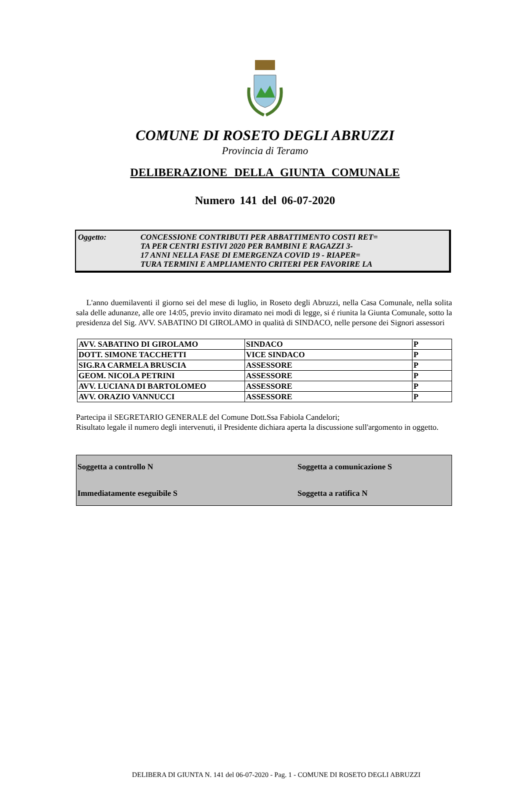COMUNE DI ROSETO DEGLI ABRUZZI
Provincia di Teramo
DELIBERAZIONE DELLA GIUNTA COMUNALE
Numero 141 del 06-07-2020
Oggetto: CONCESSIONE CONTRIBUTI PER ABBATTIMENTO COSTI RET=
TA PER CENTRI ESTIVI 2020 PER BAMBINI E RAGAZZI 3-
17 ANNI NELLA FASE DI EMERGENZA COVID 19 - RIAPER=
TURA TERMINI E AMPLIAMENTO CRITERI PER FAVORIRE LA
L'anno duemilaventi il giorno sei del mese di luglio, in Roseto degli Abruzzi, nella Casa Comunale, nella solita sala delle adunanze, alle ore 14:05, previo invito diramato nei modi di legge, si é riunita la Giunta Comunale, sotto la presidenza del Sig. AVV. SABATINO DI GIROLAMO in qualità di SINDACO, nelle persone dei Signori assessori
| AVV. SABATINO DI GIROLAMO | SINDACO | P |
| DOTT. SIMONE TACCHETTI | VICE SINDACO | P |
| SIG.RA CARMELA BRUSCIA | ASSESSORE | P |
| GEOM. NICOLA PETRINI | ASSESSORE | P |
| AVV. LUCIANA DI BARTOLOMEO | ASSESSORE | P |
| AVV. ORAZIO VANNUCCI | ASSESSORE | P |
Partecipa il SEGRETARIO GENERALE del Comune Dott.Ssa Fabiola Candelori;
Risultato legale il numero degli intervenuti, il Presidente dichiara aperta la discussione sull'argomento in oggetto.
Soggetta a controllo N
Soggetta a comunicazione S
Immediatamente eseguibile S
Soggetta a ratifica N
DELIBERA DI GIUNTA N. 141 del 06-07-2020 - Pag. 1 - COMUNE DI ROSETO DEGLI ABRUZZI